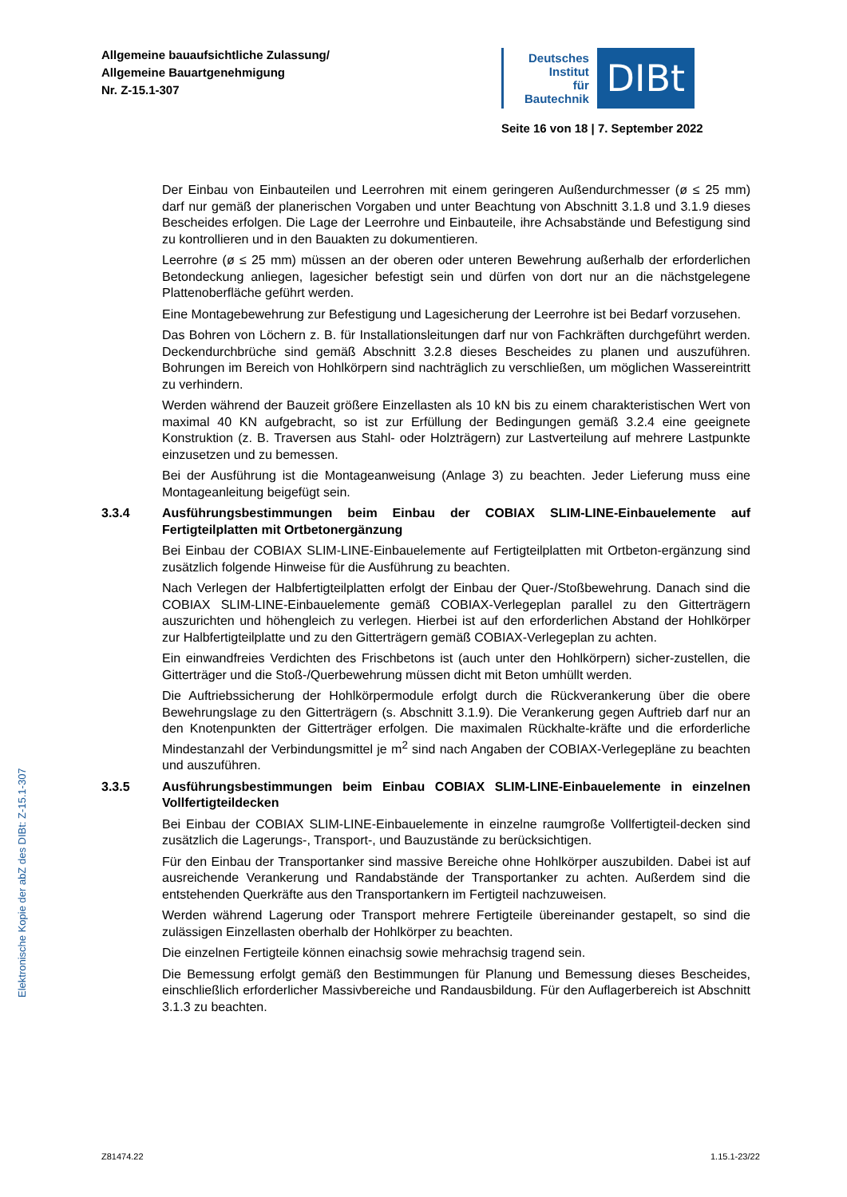Allgemeine bauaufsichtliche Zulassung/
Allgemeine Bauartgenehmigung
Nr. Z-15.1-307
Deutsches
Institut
für
Bautechnik
DIBt
Seite 16 von 18 | 7. September 2022
Der Einbau von Einbauteilen und Leerrohren mit einem geringeren Außendurchmesser (ø ≤ 25 mm) darf nur gemäß der planerischen Vorgaben und unter Beachtung von Abschnitt 3.1.8 und 3.1.9 dieses Bescheides erfolgen. Die Lage der Leerrohre und Einbauteile, ihre Achsabstände und Befestigung sind zu kontrollieren und in den Bauakten zu dokumentieren.
Leerrohre (ø ≤ 25 mm) müssen an der oberen oder unteren Bewehrung außerhalb der erforderlichen Betondeckung anliegen, lagesicher befestigt sein und dürfen von dort nur an die nächstgelegene Plattenoberfläche geführt werden.
Eine Montagebewehrung zur Befestigung und Lagesicherung der Leerrohre ist bei Bedarf vorzusehen.
Das Bohren von Löchern z. B. für Installationsleitungen darf nur von Fachkräften durchgeführt werden. Deckendurchbrüche sind gemäß Abschnitt 3.2.8 dieses Bescheides zu planen und auszuführen. Bohrungen im Bereich von Hohlkörpern sind nachträglich zu verschließen, um möglichen Wassereintritt zu verhindern.
Werden während der Bauzeit größere Einzellasten als 10 kN bis zu einem charakteristischen Wert von maximal 40 KN aufgebracht, so ist zur Erfüllung der Bedingungen gemäß 3.2.4 eine geeignete Konstruktion (z. B. Traversen aus Stahl- oder Holzträgern) zur Lastverteilung auf mehrere Lastpunkte einzusetzen und zu bemessen.
Bei der Ausführung ist die Montageanweisung (Anlage 3) zu beachten. Jeder Lieferung muss eine Montageanleitung beigefügt sein.
3.3.4 Ausführungsbestimmungen beim Einbau der COBIAX SLIM-LINE-Einbauelemente auf Fertigteilplatten mit Ortbetonergänzung
Bei Einbau der COBIAX SLIM-LINE-Einbauelemente auf Fertigteilplatten mit Ortbeton-ergänzung sind zusätzlich folgende Hinweise für die Ausführung zu beachten.
Nach Verlegen der Halbfertigteilplatten erfolgt der Einbau der Quer-/Stoßbewehrung. Danach sind die COBIAX SLIM-LINE-Einbauelemente gemäß COBIAX-Verlegeplan parallel zu den Gitterträgern auszurichten und höhengleich zu verlegen. Hierbei ist auf den erforderlichen Abstand der Hohlkörper zur Halbfertigteilplatte und zu den Gitterträgern gemäß COBIAX-Verlegeplan zu achten.
Ein einwandfreies Verdichten des Frischbetons ist (auch unter den Hohlkörpern) sicher-zustellen, die Gitterträger und die Stoß-/Querbewehrung müssen dicht mit Beton umhüllt werden.
Die Auftriebssicherung der Hohlkörpermodule erfolgt durch die Rückverankerung über die obere Bewehrungslage zu den Gitterträgern (s. Abschnitt 3.1.9). Die Verankerung gegen Auftrieb darf nur an den Knotenpunkten der Gitterträger erfolgen. Die maximalen Rückhalte-kräfte und die erforderliche Mindestanzahl der Verbindungsmittel je m<sup>2</sup> sind nach Angaben der COBIAX-Verlegepläne zu beachten und auszuführen.
3.3.5 Ausführungsbestimmungen beim Einbau COBIAX SLIM-LINE-Einbauelemente in einzelnen Vollfertigteildecken
Bei Einbau der COBIAX SLIM-LINE-Einbauelemente in einzelne raumgroße Vollfertigteil-decken sind zusätzlich die Lagerungs-, Transport-, und Bauzustände zu berücksichtigen.
Für den Einbau der Transportanker sind massive Bereiche ohne Hohlkörper auszubilden. Dabei ist auf ausreichende Verankerung und Randabstände der Transportanker zu achten. Außerdem sind die entstehenden Querkräfte aus den Transportankern im Fertigteil nachzuweisen.
Werden während Lagerung oder Transport mehrere Fertigteile übereinander gestapelt, so sind die zulässigen Einzellasten oberhalb der Hohlkörper zu beachten.
Die einzelnen Fertigteile können einachsig sowie mehrachsig tragend sein.
Die Bemessung erfolgt gemäß den Bestimmungen für Planung und Bemessung dieses Bescheides, einschließlich erforderlicher Massivbereiche und Randausbildung. Für den Auflagerbereich ist Abschnitt 3.1.3 zu beachten.
Elektronische Kopie der abZ des DIBt: Z-15.1-307
Z81474.22 1.15.1-23/22